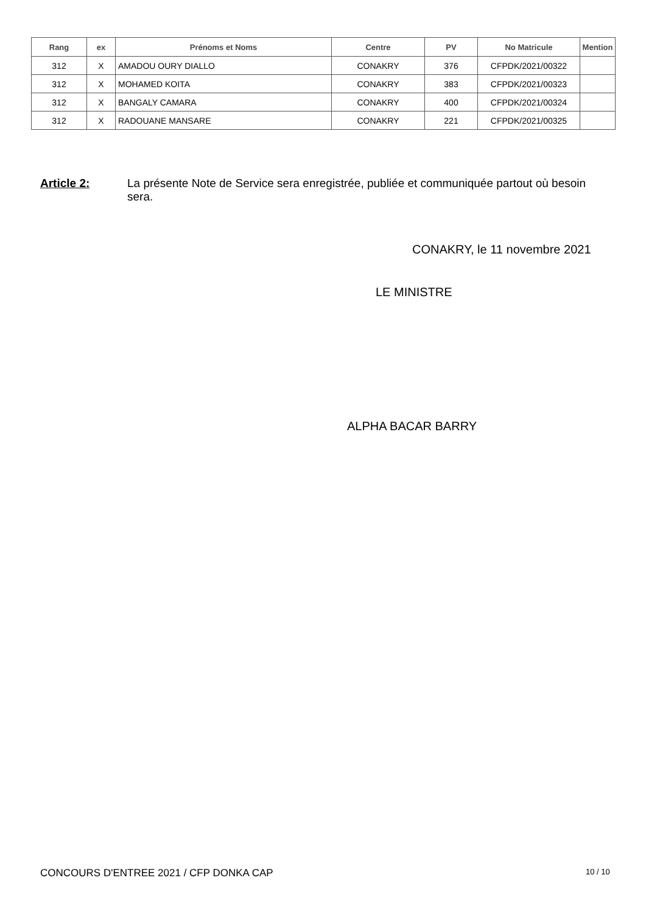| Rang | ex | Prénoms et Noms | Centre | PV | No Matricule | Mention |
| --- | --- | --- | --- | --- | --- | --- |
| 312 | X | AMADOU OURY DIALLO | CONAKRY | 376 | CFPDK/2021/00322 | |
| 312 | X | MOHAMED KOITA | CONAKRY | 383 | CFPDK/2021/00323 | |
| 312 | X | BANGALY CAMARA | CONAKRY | 400 | CFPDK/2021/00324 | |
| 312 | X | RADOUANE MANSARE | CONAKRY | 221 | CFPDK/2021/00325 | |
Article 2: La présente Note de Service sera enregistrée, publiée et communiquée partout où besoin sera.
CONAKRY, le 11 novembre 2021
LE MINISTRE
ALPHA BACAR BARRY
CONCOURS D'ENTREE 2021 / CFP DONKA CAP
10 / 10